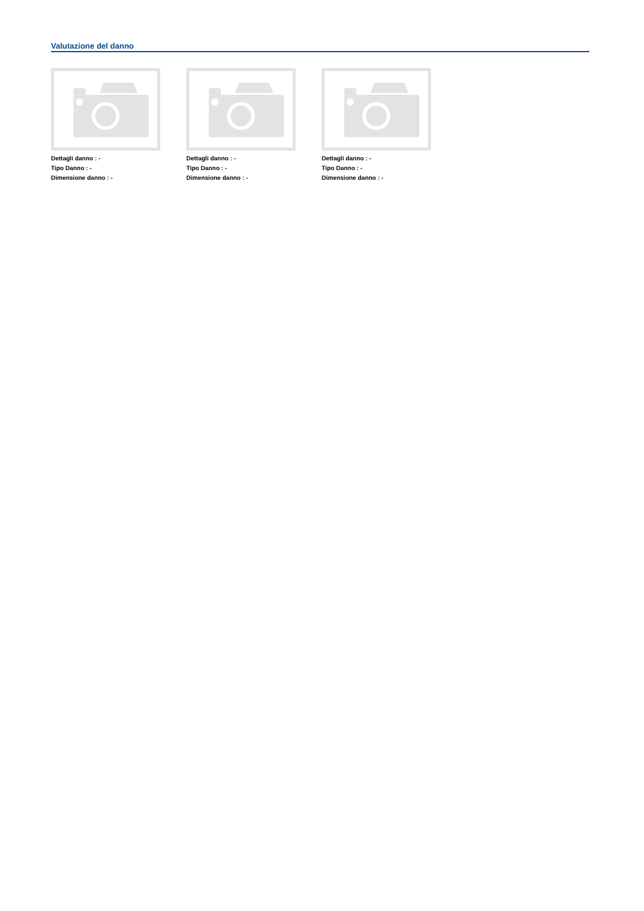Valutazione del danno
Dettagli danno : -
Tipo Danno : -
Dimensione danno : -
Dettagli danno : -
Tipo Danno : -
Dimensione danno : -
Dettagli danno : -
Tipo Danno : -
Dimensione danno : -